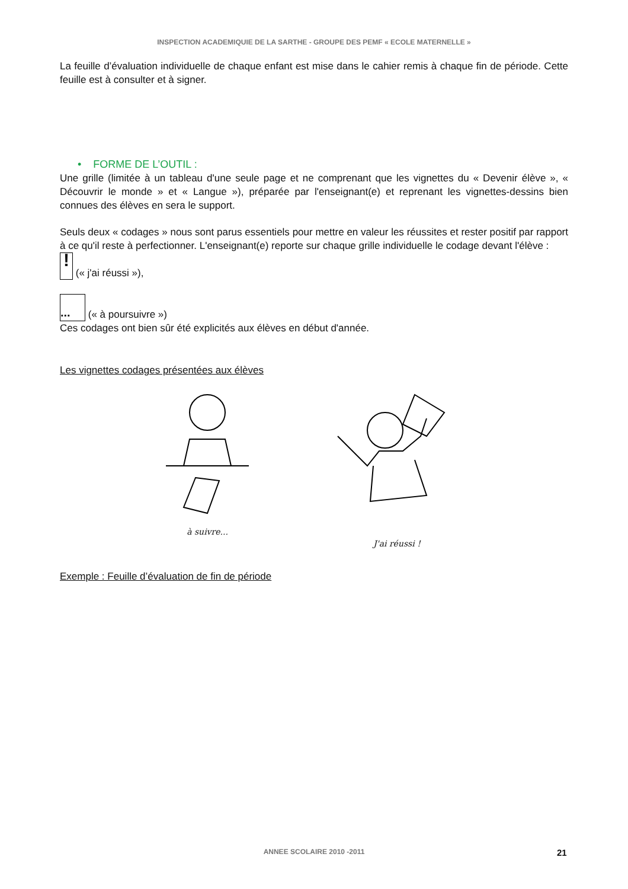INSPECTION ACADEMIQUIE DE LA SARTHE - GROUPE DES PEMF « ECOLE MATERNELLE »
La feuille d’évaluation individuelle de chaque enfant est mise dans le cahier remis à chaque fin de période. Cette feuille est à consulter et à signer.
• FORME DE L’OUTIL :
Une grille (limitée à un tableau d'une seule page et ne comprenant que les vignettes du « Devenir élève », « Découvrir le monde » et « Langue »), préparée par l'enseignant(e) et reprenant les vignettes-dessins bien connues des élèves en sera le support.
Seuls deux « codages » nous sont parus essentiels pour mettre en valeur les réussites et rester positif par rapport à ce qu'il reste à perfectionner. L'enseignant(e) reporte sur chaque grille individuelle le codage devant l'élève :
! (« j'ai réussi »),
... (« à poursuivre »)
Ces codages ont bien sûr été explicités aux élèves en début d'année.
Les vignettes codages présentées aux élèves
à suivre... J'ai réussi !
Exemple : Feuille d’évaluation de fin de période
ANNEE SCOLAIRE 2010 -2011 21